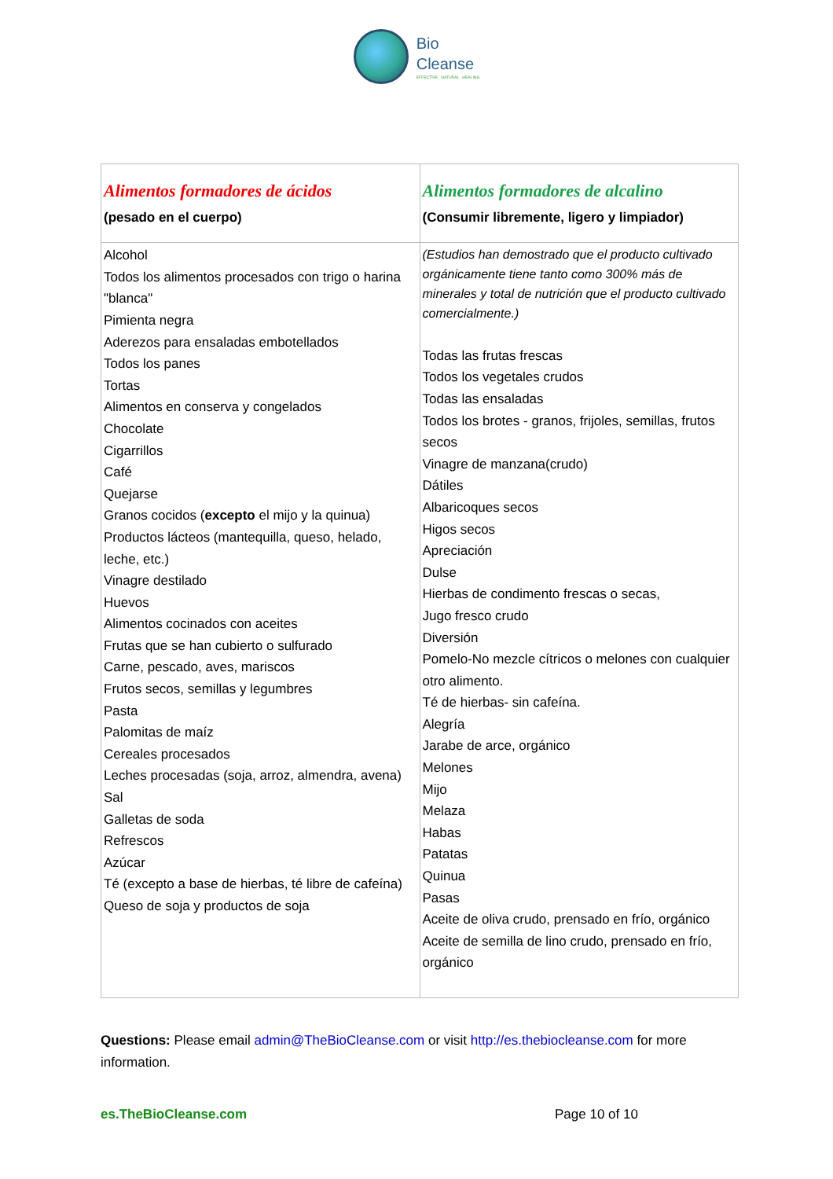Bio
Cleanse
EFFECTIVE NATURAL HEALING
| Alimentos formadores de ácidos (pesado en el cuerpo) | Alimentos formadores de alcalino (Consumir libremente, ligero y limpiador) |
| --- | --- |
| Alcohol Todos los alimentos procesados con trigo o harina "blanca" Pimienta negra Aderezos para ensaladas embotellados Todos los panes Tortas Alimentos en conserva y congelados Chocolate Cigarrillos Café Quejarse Granos cocidos ( excepto el mijo y la quinua) Productos lácteos (mantequilla, queso, helado, leche, etc.) Vinagre destilado Huevos Alimentos cocinados con aceites Frutas que se han cubierto o sulfurado Carne, pescado, aves, mariscos Frutos secos, semillas y legumbres Pasta Palomitas de maíz Cereales procesados Leches procesadas (soja, arroz, almendra, avena) Sal Galletas de soda Refrescos Azúcar Té (excepto a base de hierbas, té libre de cafeína) Queso de soja y productos de soja | (Estudios han demostrado que el producto cultivado orgánicamente tiene tanto como 300% más de minerales y total de nutrición que el producto cultivado comercialmente.) Todas las frutas frescas Todos los vegetales crudos Todas las ensaladas Todos los brotes - granos, frijoles, semillas, frutos secos Vinagre de manzana(crudo) Dátiles Albaricoques secos Higos secos Apreciación Dulse Hierbas de condimento frescas o secas, Jugo fresco crudo Diversión Pomelo-No mezcle cítricos o melones con cualquier otro alimento. Té de hierbas- sin cafeína. Alegría Jarabe de arce, orgánico Melones Mijo Melaza Habas Patatas Quinua Pasas Aceite de oliva crudo, prensado en frío, orgánico Aceite de semilla de lino crudo, prensado en frío, orgánico |
Questions: Please email admin@TheBioCleanse.com or visit http://es.thebiocleanse.com for more information.
es.TheBioCleanse.com Page 10 of 10